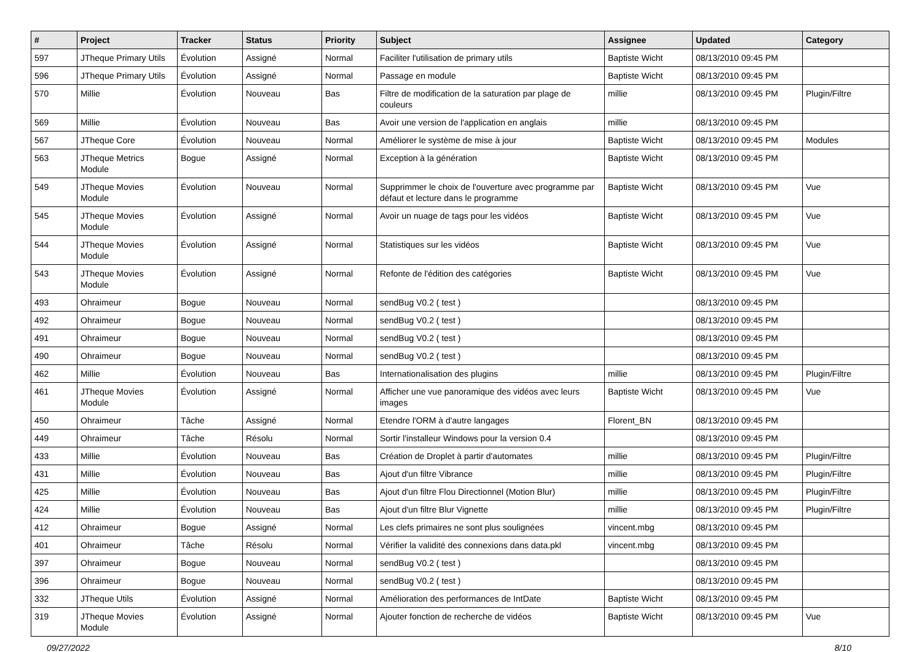| # | Project | Tracker | Status | Priority | Subject | Assignee | Updated | Category |
| --- | --- | --- | --- | --- | --- | --- | --- | --- |
| 597 | JTheque Primary Utils | Évolution | Assigné | Normal | Faciliter l'utilisation de primary utils | Baptiste Wicht | 08/13/2010 09:45 PM | |
| 596 | JTheque Primary Utils | Évolution | Assigné | Normal | Passage en module | Baptiste Wicht | 08/13/2010 09:45 PM | |
| 570 | Millie | Évolution | Nouveau | Bas | Filtre de modification de la saturation par plage de couleurs | millie | 08/13/2010 09:45 PM | Plugin/Filtre |
| 569 | Millie | Évolution | Nouveau | Bas | Avoir une version de l'application en anglais | millie | 08/13/2010 09:45 PM | |
| 567 | JTheque Core | Évolution | Nouveau | Normal | Améliorer le système de mise à jour | Baptiste Wicht | 08/13/2010 09:45 PM | Modules |
| 563 | JTheque Metrics Module | Bogue | Assigné | Normal | Exception à la génération | Baptiste Wicht | 08/13/2010 09:45 PM | |
| 549 | JTheque Movies Module | Évolution | Nouveau | Normal | Supprimmer le choix de l'ouverture avec programme par défaut et lecture dans le programme | Baptiste Wicht | 08/13/2010 09:45 PM | Vue |
| 545 | JTheque Movies Module | Évolution | Assigné | Normal | Avoir un nuage de tags pour les vidéos | Baptiste Wicht | 08/13/2010 09:45 PM | Vue |
| 544 | JTheque Movies Module | Évolution | Assigné | Normal | Statistiques sur les vidéos | Baptiste Wicht | 08/13/2010 09:45 PM | Vue |
| 543 | JTheque Movies Module | Évolution | Assigné | Normal | Refonte de l'édition des catégories | Baptiste Wicht | 08/13/2010 09:45 PM | Vue |
| 493 | Ohraimeur | Bogue | Nouveau | Normal | sendBug V0.2 ( test ) | | 08/13/2010 09:45 PM | |
| 492 | Ohraimeur | Bogue | Nouveau | Normal | sendBug V0.2 ( test ) | | 08/13/2010 09:45 PM | |
| 491 | Ohraimeur | Bogue | Nouveau | Normal | sendBug V0.2 ( test ) | | 08/13/2010 09:45 PM | |
| 490 | Ohraimeur | Bogue | Nouveau | Normal | sendBug V0.2 ( test ) | | 08/13/2010 09:45 PM | |
| 462 | Millie | Évolution | Nouveau | Bas | Internationalisation des plugins | millie | 08/13/2010 09:45 PM | Plugin/Filtre |
| 461 | JTheque Movies Module | Évolution | Assigné | Normal | Afficher une vue panoramique des vidéos avec leurs images | Baptiste Wicht | 08/13/2010 09:45 PM | Vue |
| 450 | Ohraimeur | Tâche | Assigné | Normal | Etendre l'ORM à d'autre langages | Florent_BN | 08/13/2010 09:45 PM | |
| 449 | Ohraimeur | Tâche | Résolu | Normal | Sortir l'installeur Windows pour la version 0.4 | | 08/13/2010 09:45 PM | |
| 433 | Millie | Évolution | Nouveau | Bas | Création de Droplet à partir d'automates | millie | 08/13/2010 09:45 PM | Plugin/Filtre |
| 431 | Millie | Évolution | Nouveau | Bas | Ajout d'un filtre Vibrance | millie | 08/13/2010 09:45 PM | Plugin/Filtre |
| 425 | Millie | Évolution | Nouveau | Bas | Ajout d'un filtre Flou Directionnel (Motion Blur) | millie | 08/13/2010 09:45 PM | Plugin/Filtre |
| 424 | Millie | Évolution | Nouveau | Bas | Ajout d'un filtre Blur Vignette | millie | 08/13/2010 09:45 PM | Plugin/Filtre |
| 412 | Ohraimeur | Bogue | Assigné | Normal | Les clefs primaires ne sont plus soulignées | vincent.mbg | 08/13/2010 09:45 PM | |
| 401 | Ohraimeur | Tâche | Résolu | Normal | Vérifier la validité des connexions dans data.pkl | vincent.mbg | 08/13/2010 09:45 PM | |
| 397 | Ohraimeur | Bogue | Nouveau | Normal | sendBug V0.2 ( test ) | | 08/13/2010 09:45 PM | |
| 396 | Ohraimeur | Bogue | Nouveau | Normal | sendBug V0.2 ( test ) | | 08/13/2010 09:45 PM | |
| 332 | JTheque Utils | Évolution | Assigné | Normal | Amélioration des performances de IntDate | Baptiste Wicht | 08/13/2010 09:45 PM | |
| 319 | JTheque Movies Module | Évolution | Assigné | Normal | Ajouter fonction de recherche de vidéos | Baptiste Wicht | 08/13/2010 09:45 PM | Vue |
09/27/2022 8/10